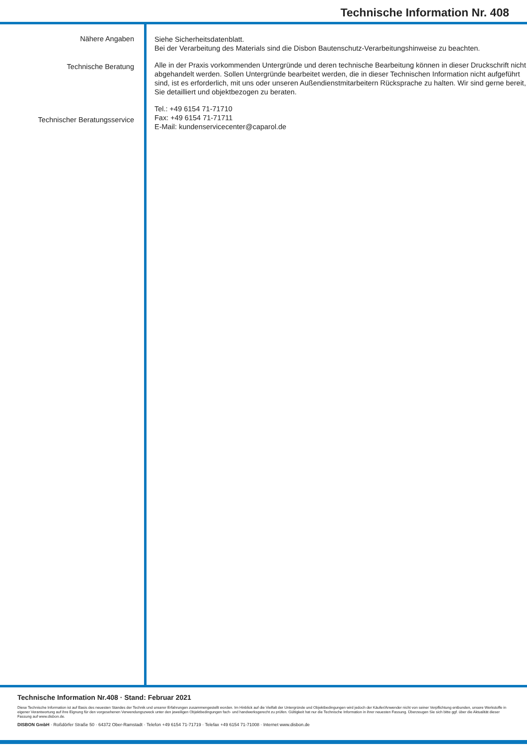Technische Information Nr. 408
Nähere Angaben
Technische Beratung
Technischer Beratungsservice
Siehe Sicherheitsdatenblatt.
Bei der Verarbeitung des Materials sind die Disbon Bautenschutz-Verarbeitungshinweise zu beachten.
Alle in der Praxis vorkommenden Untergründe und deren technische Bearbeitung können in dieser Druckschrift nicht abgehandelt werden. Sollen Untergründe bearbeitet werden, die in dieser Technischen Information nicht aufgeführt sind, ist es erforderlich, mit uns oder unseren Außendienstmitarbeitern Rücksprache zu halten. Wir sind gerne bereit, Sie detailliert und objektbezogen zu beraten.
Tel.: +49 6154 71-71710
Fax: +49 6154 71-71711
E-Mail: kundenservicecenter@caparol.de
Technische Information Nr.408 · Stand: Februar 2021
Diese Technische Information ist auf Basis des neuesten Standes der Technik und unserer Erfahrungen zusammengestellt worden. Im Hinblick auf die Vielfalt der Untergründe und Objektbedingungen wird jedoch der Käufer/Anwender nicht von seiner Verpflichtung entbunden, unsere Werkstoffe in eigener Verantwortung auf ihre Eignung für den vorgesehenen Verwendungszweck unter den jeweiligen Objektbedingungen fach- und handwerksgerecht zu prüfen. Gültigkeit hat nur die Technische Information in ihrer neuesten Fassung. Überzeugen Sie sich bitte ggf. über die Aktualität dieser Fassung auf www.disbon.de.
DISBON GmbH · Roßdörfer Straße 50 · 64372 Ober-Ramstadt · Telefon +49 6154 71-71719 · Telefax +49 6154 71-71008 · Internet www.disbon.de